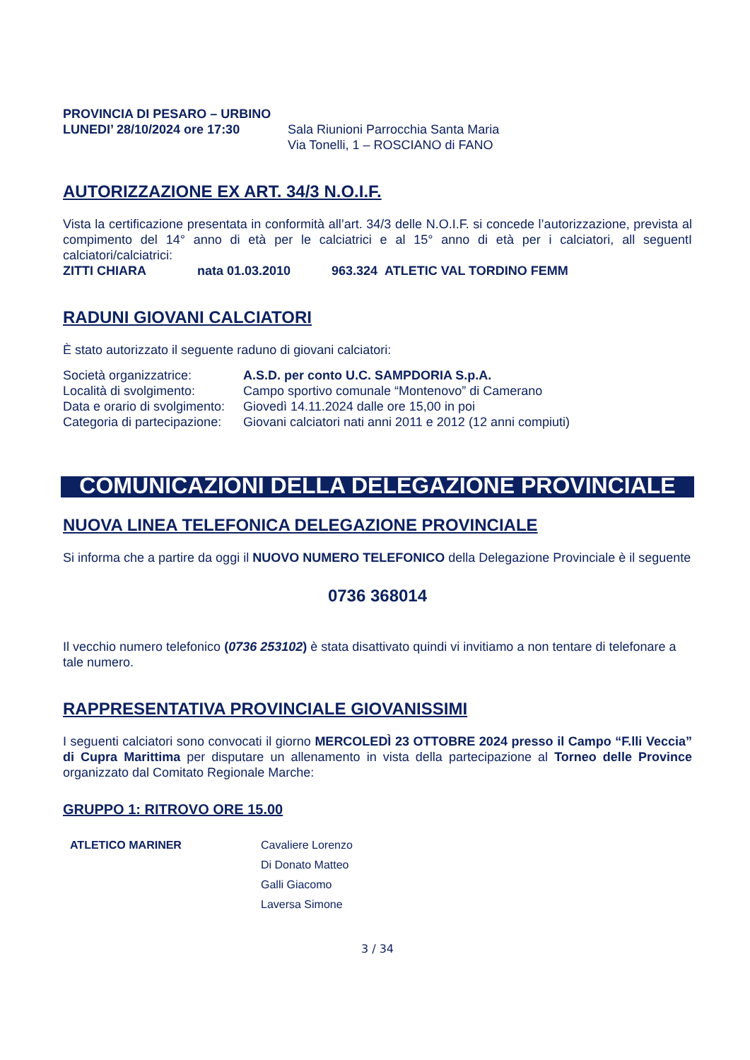PROVINCIA DI PESARO – URBINO
| LUNEDI’ 28/10/2024 ore 17:30 | Sala Riunioni Parrocchia Santa Maria Via Tonelli, 1 – ROSCIANO di FANO |
AUTORIZZAZIONE EX ART. 34/3 N.O.I.F.
Vista la certificazione presentata in conformità all’art. 34/3 delle N.O.I.F. si concede l’autorizzazione, prevista al compimento del 14° anno di età per le calciatrici e al 15° anno di età per i calciatori, all seguentI calciatori/calciatrici:
| ZITTI CHIARA | nata 01.03.2010 | 963.324 ATLETIC VAL TORDINO FEMM |
RADUNI GIOVANI CALCIATORI
È stato autorizzato il seguente raduno di giovani calciatori:
| Società organizzatrice: | A.S.D. per conto U.C. SAMPDORIA S.p.A. |
| Località di svolgimento: | Campo sportivo comunale “Montenovo” di Camerano |
| Data e orario di svolgimento: | Giovedì 14.11.2024 dalle ore 15,00 in poi |
| Categoria di partecipazione: | Giovani calciatori nati anni 2011 e 2012 (12 anni compiuti) |
COMUNICAZIONI DELLA DELEGAZIONE PROVINCIALE
NUOVA LINEA TELEFONICA DELEGAZIONE PROVINCIALE
Si informa che a partire da oggi il NUOVO NUMERO TELEFONICO della Delegazione Provinciale è il seguente
0736 368014
Il vecchio numero telefonico (0736 253102) è stata disattivato quindi vi invitiamo a non tentare di telefonare a tale numero.
RAPPRESENTATIVA PROVINCIALE GIOVANISSIMI
I seguenti calciatori sono convocati il giorno MERCOLEDÌ 23 OTTOBRE 2024 presso il Campo “F.lli Veccia” di Cupra Marittima per disputare un allenamento in vista della partecipazione al Torneo delle Province organizzato dal Comitato Regionale Marche:
GRUPPO 1: RITROVO ORE 15.00
| ATLETICO MARINER | Cavaliere Lorenzo Di Donato Matteo Galli Giacomo Laversa Simone |
3 / 34